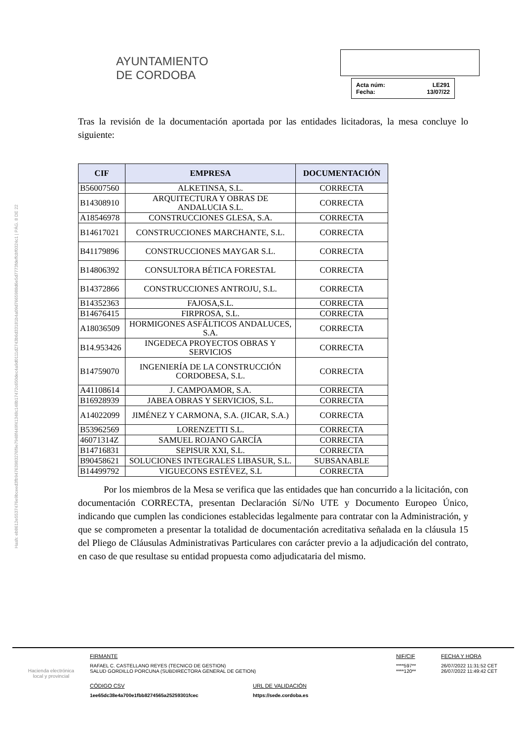Hash: eb8612e5537476e9bceed3fb94763983276f9e7948f449f41348c148b17472c650dec4a9d0111d2743b6d33181b4a09d7665988d6e5d7773fdeffcbf0324c1 | PÁG. 8 DE 22
AYUNTAMIENTO
DE CORDOBA
Acta núm: LE291
Fecha: 13/07/22
Tras la revisión de la documentación aportada por las entidades licitadoras, la mesa concluye lo siguiente:
| CIF | EMPRESA | DOCUMENTACIÓN |
| --- | --- | --- |
| B56007560 | ALKETINSA, S.L. | CORRECTA |
| B14308910 | ARQUITECTURA Y OBRAS DE ANDALUCIA S.L. | CORRECTA |
| A18546978 | CONSTRUCCIONES GLESA, S.A. | CORRECTA |
| B14617021 | CONSTRUCCIONES MARCHANTE, S.L. | CORRECTA |
| B41179896 | CONSTRUCCIONES MAYGAR S.L. | CORRECTA |
| B14806392 | CONSULTORA BÉTICA FORESTAL | CORRECTA |
| B14372866 | CONSTRUCCIONES ANTROJU, S.L. | CORRECTA |
| B14352363 | FAJOSA,S.L. | CORRECTA |
| B14676415 | FIRPROSA, S.L. | CORRECTA |
| A18036509 | HORMIGONES ASFÁLTICOS ANDALUCES, S.A. | CORRECTA |
| B14.953426 | INGEDECA PROYECTOS OBRAS Y SERVICIOS | CORRECTA |
| B14759070 | INGENIERÍA DE LA CONSTRUCCIÓN CORDOBESA, S.L. | CORRECTA |
| A41108614 | J. CAMPOAMOR, S.A. | CORRECTA |
| B16928939 | JABEA OBRAS Y SERVICIOS, S.L. | CORRECTA |
| A14022099 | JIMÉNEZ Y CARMONA, S.A. (JICAR, S.A.) | CORRECTA |
| B53962569 | LORENZETTI S.L. | CORRECTA |
| 46071314Z | SAMUEL ROJANO GARCÍA | CORRECTA |
| B14716831 | SEPISUR XXI, S.L. | CORRECTA |
| B90458621 | SOLUCIONES INTEGRALES LIBASUR, S.L. | SUBSANABLE |
| B14499792 | VIGUECONS ESTÉVEZ, S.L | CORRECTA |
Por los miembros de la Mesa se verifica que las entidades que han concurrido a la licitación, con documentación CORRECTA, presentan Declaración Sí/No UTE y Documento Europeo Único, indicando que cumplen las condiciones establecidas legalmente para contratar con la Administración, y que se comprometen a presentar la totalidad de documentación acreditativa señalada en la cláusula 15 del Pliego de Cláusulas Administrativas Particulares con carácter previo a la adjudicación del contrato, en caso de que resultase su entidad propuesta como adjudicataria del mismo.
Hacienda electrónica
local y provincial
FIRMANTE
RAFAEL C. CASTELLANO REYES (TECNICO DE GESTION)
SALUD GORDILLO PORCUNA (SUBDIRECTORA GENERAL DE GETION)
NIF/CIF
****597**
****120**
FECHA Y HORA
26/07/2022 11:31:52 CET
26/07/2022 11:49:42 CET
CÓDIGO CSV
1ee65dc38e4a700e1fbb8274565a25259301fcec
URL DE VALIDACIÓN
https://sede.cordoba.es